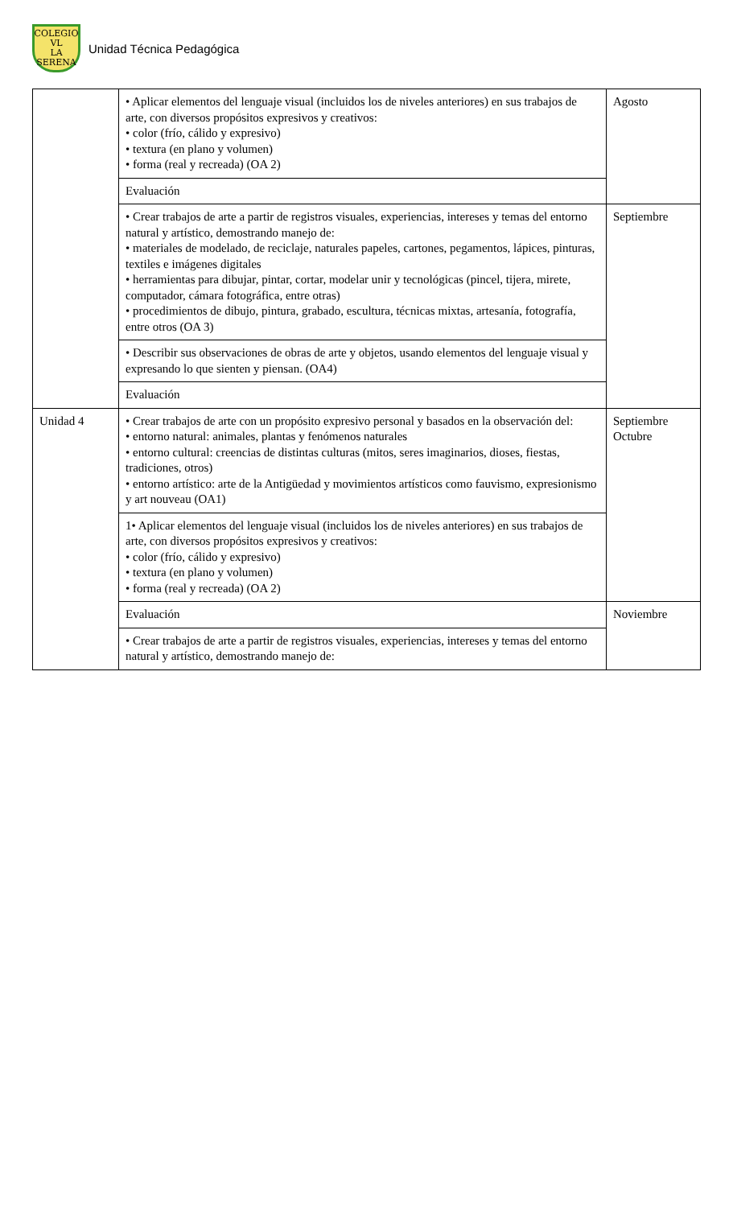COLEGIO
VL
LA SERENA
Unidad Técnica Pedagógica
| | • Aplicar elementos del lenguaje visual (incluidos los de niveles anteriores) en sus trabajos de arte, con diversos propósitos expresivos y creativos: • color (frío, cálido y expresivo) • textura (en plano y volumen) • forma (real y recreada) (OA 2) | Agosto |
| | Evaluación | |
| | • Crear trabajos de arte a partir de registros visuales, experiencias, intereses y temas del entorno natural y artístico, demostrando manejo de: • materiales de modelado, de reciclaje, naturales papeles, cartones, pegamentos, lápices, pinturas, textiles e imágenes digitales • herramientas para dibujar, pintar, cortar, modelar unir y tecnológicas (pincel, tijera, mirete, computador, cámara fotográfica, entre otras) • procedimientos de dibujo, pintura, grabado, escultura, técnicas mixtas, artesanía, fotografía, entre otros (OA 3) | Septiembre |
| | • Describir sus observaciones de obras de arte y objetos, usando elementos del lenguaje visual y expresando lo que sienten y piensan. (OA4) | |
| | Evaluación | |
| Unidad 4 | • Crear trabajos de arte con un propósito expresivo personal y basados en la observación del: • entorno natural: animales, plantas y fenómenos naturales • entorno cultural: creencias de distintas culturas (mitos, seres imaginarios, dioses, fiestas, tradiciones, otros) • entorno artístico: arte de la Antigüedad y movimientos artísticos como fauvismo, expresionismo y art nouveau (OA1) | Septiembre Octubre |
| | 1• Aplicar elementos del lenguaje visual (incluidos los de niveles anteriores) en sus trabajos de arte, con diversos propósitos expresivos y creativos: • color (frío, cálido y expresivo) • textura (en plano y volumen) • forma (real y recreada) (OA 2) | |
| | Evaluación | Noviembre |
| | • Crear trabajos de arte a partir de registros visuales, experiencias, intereses y temas del entorno natural y artístico, demostrando manejo de: | |